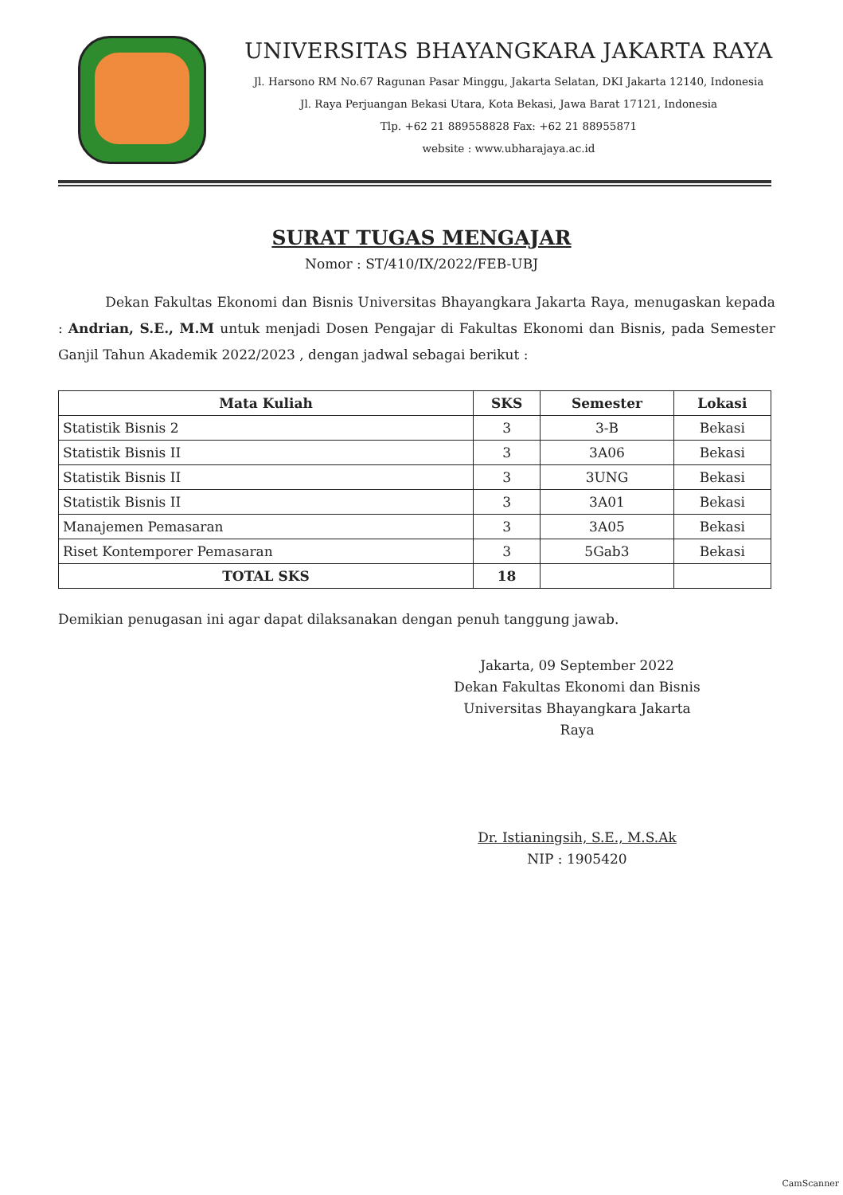UNIVERSITAS BHAYANGKARA JAKARTA RAYA
Jl. Harsono RM No.67 Ragunan Pasar Minggu, Jakarta Selatan, DKI Jakarta 12140, Indonesia
Jl. Raya Perjuangan Bekasi Utara, Kota Bekasi, Jawa Barat 17121, Indonesia
Tlp. +62 21 889558828 Fax: +62 21 88955871
website : www.ubharajaya.ac.id
SURAT TUGAS MENGAJAR
Nomor : ST/410/IX/2022/FEB-UBJ
Dekan Fakultas Ekonomi dan Bisnis Universitas Bhayangkara Jakarta Raya, menugaskan kepada : Andrian, S.E., M.M untuk menjadi Dosen Pengajar di Fakultas Ekonomi dan Bisnis, pada Semester Ganjil Tahun Akademik 2022/2023 , dengan jadwal sebagai berikut :
| Mata Kuliah | SKS | Semester | Lokasi |
| --- | --- | --- | --- |
| Statistik Bisnis 2 | 3 | 3-B | Bekasi |
| Statistik Bisnis II | 3 | 3A06 | Bekasi |
| Statistik Bisnis II | 3 | 3UNG | Bekasi |
| Statistik Bisnis II | 3 | 3A01 | Bekasi |
| Manajemen Pemasaran | 3 | 3A05 | Bekasi |
| Riset Kontemporer Pemasaran | 3 | 5Gab3 | Bekasi |
| TOTAL SKS | 18 | | |
Demikian penugasan ini agar dapat dilaksanakan dengan penuh tanggung jawab.
Jakarta, 09 September 2022
Dekan Fakultas Ekonomi dan Bisnis
Universitas Bhayangkara Jakarta Raya
Dr. Istianingsih, S.E., M.S.Ak
NIP : 1905420
CamScanner